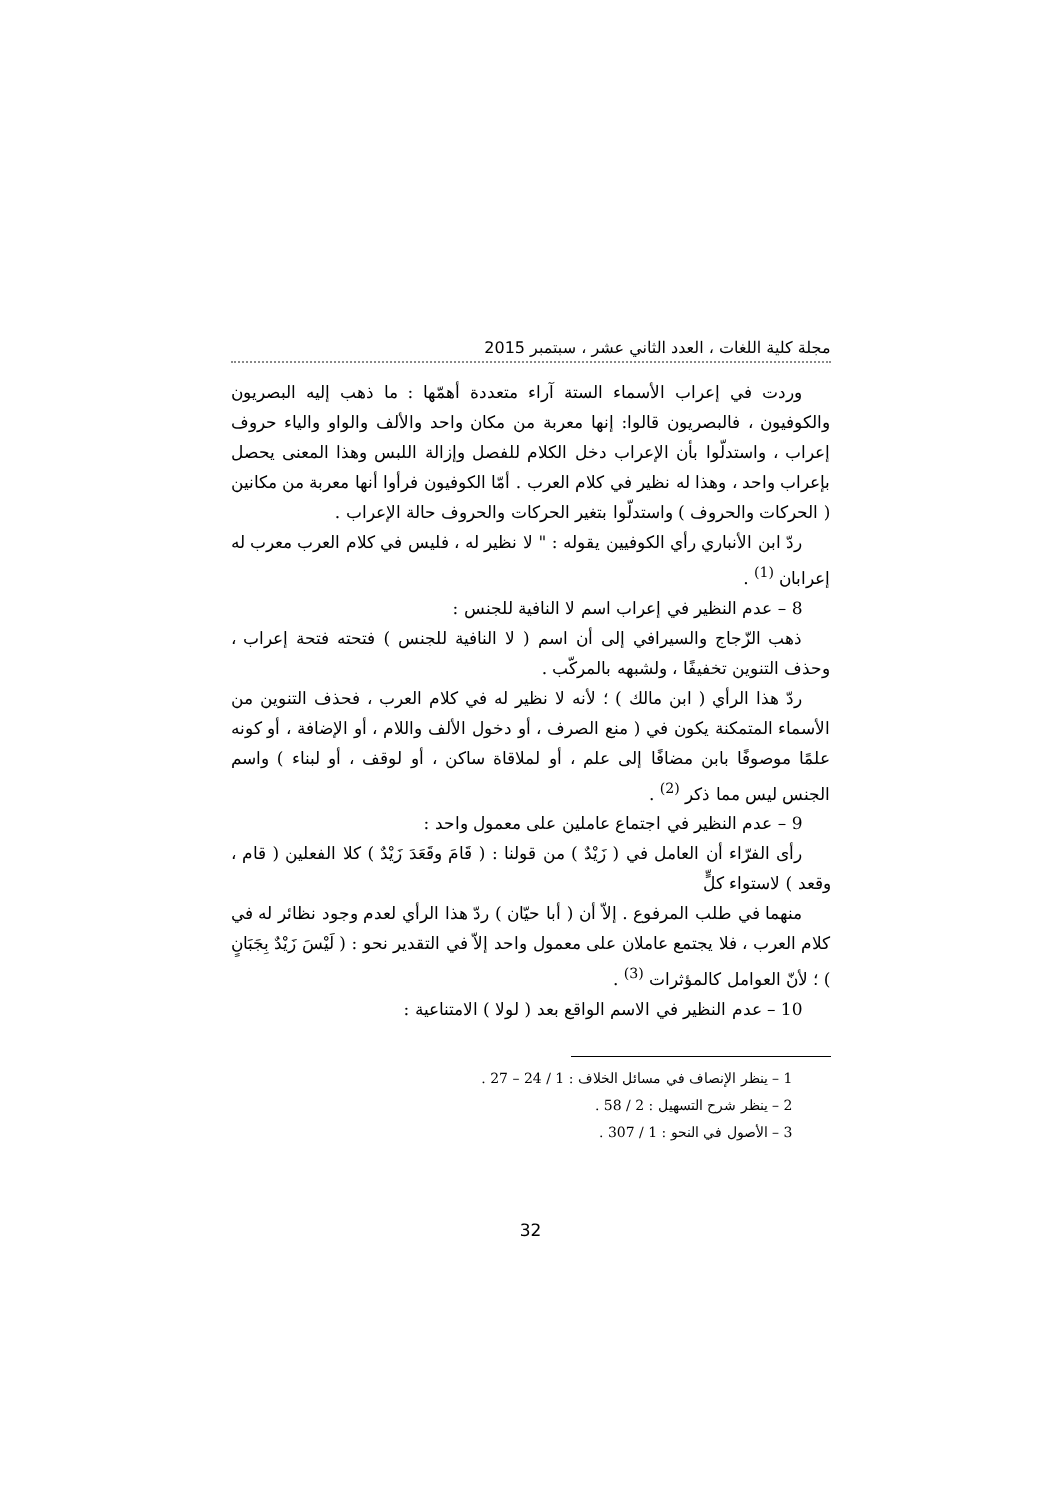مجلة كلية اللغات ، العدد الثاني عشر ، سبتمبر 2015
وردت في إعراب الأسماء الستة آراء متعددة أهمّها : ما ذهب إليه البصريون والكوفيون ، فالبصريون قالوا: إنها معربة من مكان واحد والألف والواو والياء حروف إعراب ، واستدلّوا بأن الإعراب دخل الكلام للفصل وإزالة اللبس وهذا المعنى يحصل بإعراب واحد ، وهذا له نظير في كلام العرب . أمّا الكوفيون فرأوا أنها معربة من مكانين ( الحركات والحروف ) واستدلّوا بتغير الحركات والحروف حالة الإعراب .
ردّ ابن الأنباري رأي الكوفيين يقوله : " لا نظير له ، فليس في كلام العرب معرب له إعرابان <sup>(1)</sup> .
8 – عدم النظير في إعراب اسم لا النافية للجنس :
ذهب الزّجاج والسيرافي إلى أن اسم ( لا النافية للجنس ) فتحته فتحة إعراب ، وحذف التنوين تخفيفًا ، ولشبهه بالمركّب .
ردّ هذا الرأي ( ابن مالك ) ؛ لأنه لا نظير له في كلام العرب ، فحذف التنوين من الأسماء المتمكنة يكون في ( منع الصرف ، أو دخول الألف واللام ، أو الإضافة ، أو كونه علمًا موصوفًا بابن مضافًا إلى علم ، أو لملاقاة ساكن ، أو لوقف ، أو لبناء ) واسم الجنس ليس مما ذكر <sup>(2)</sup> .
9 – عدم النظير في اجتماع عاملين على معمول واحد :
رأى الفرّاء أن العامل في ( زَيْدٌ ) من قولنا : ( قَامَ وقَعَدَ زَيْدٌ ) كلا الفعلين ( قام ، وقعد ) لاستواء كلٍّ
منهما في طلب المرفوع . إلاّ أن ( أبا حيّان ) ردّ هذا الرأي لعدم وجود نظائر له في كلام العرب ، فلا يجتمع عاملان على معمول واحد إلاّ في التقدير نحو : ( لَيْسَ زَيْدٌ بِجَبَانٍ ) ؛ لأنّ العوامل كالمؤثرات <sup>(3)</sup> .
10 – عدم النظير في الاسم الواقع بعد ( لولا ) الامتناعية :
1 – ينظر الإنصاف في مسائل الخلاف : 1 / 24 – 27 .
2 – ينظر شرح التسهيل : 2 / 58 .
3 – الأصول في النحو : 1 / 307 .
32